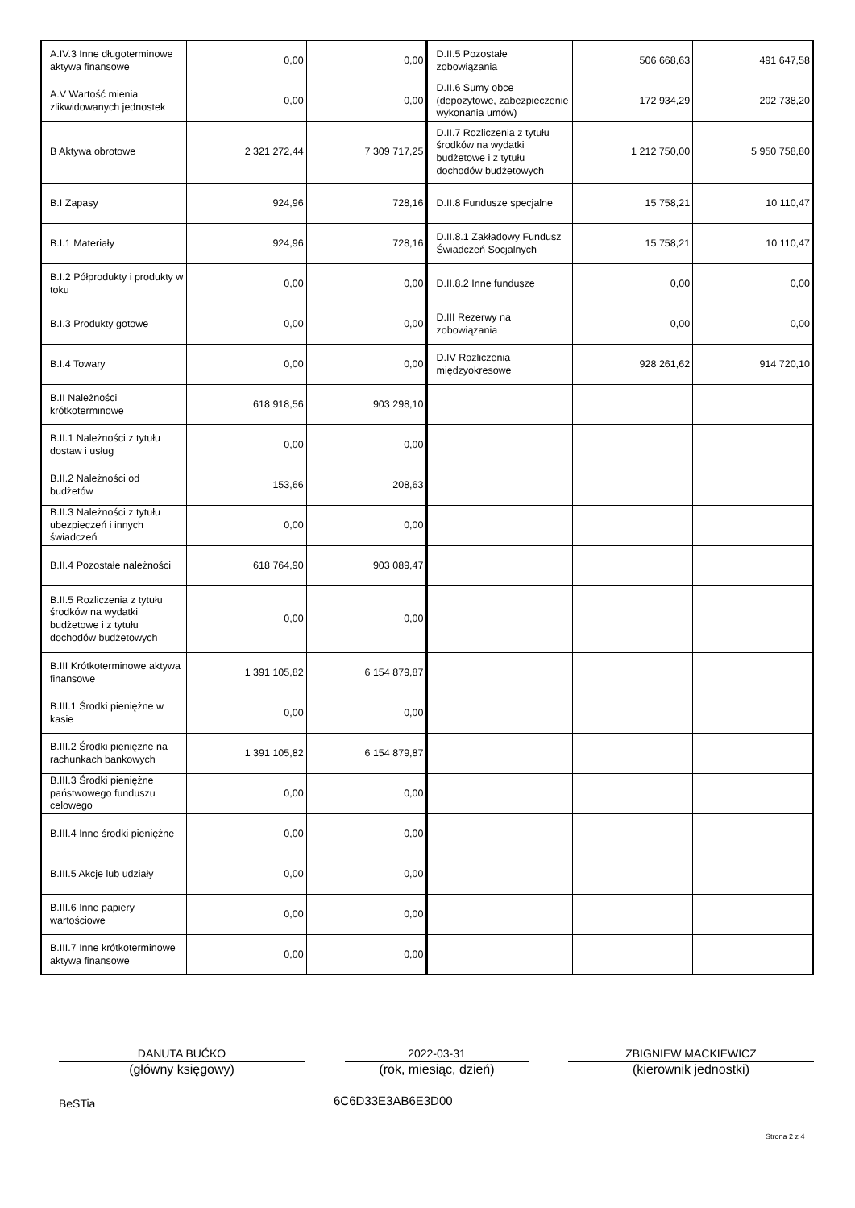| A.IV.3 Inne długoterminowe aktywa finansowe | 0,00 | 0,00 | D.II.5 Pozostałe zobowiązania | 506 668,63 | 491 647,58 |
| A.V Wartość mienia zlikwidowanych jednostek | 0,00 | 0,00 | D.II.6 Sumy obce (depozytowe, zabezpieczenie wykonania umów) | 172 934,29 | 202 738,20 |
| B Aktywa obrotowe | 2 321 272,44 | 7 309 717,25 | D.II.7 Rozliczenia z tytułu środków na wydatki budżetowe i z tytułu dochodów budżetowych | 1 212 750,00 | 5 950 758,80 |
| B.I Zapasy | 924,96 | 728,16 | D.II.8 Fundusze specjalne | 15 758,21 | 10 110,47 |
| B.I.1 Materiały | 924,96 | 728,16 | D.II.8.1 Zakładowy Fundusz Świadczeń Socjalnych | 15 758,21 | 10 110,47 |
| B.I.2 Półprodukty i produkty w toku | 0,00 | 0,00 | D.II.8.2 Inne fundusze | 0,00 | 0,00 |
| B.I.3 Produkty gotowe | 0,00 | 0,00 | D.III Rezerwy na zobowiązania | 0,00 | 0,00 |
| B.I.4 Towary | 0,00 | 0,00 | D.IV Rozliczenia międzyokresowe | 928 261,62 | 914 720,10 |
| B.II Należności krótkoterminowe | 618 918,56 | 903 298,10 | | | |
| B.II.1 Należności z tytułu dostaw i usług | 0,00 | 0,00 | | | |
| B.II.2 Należności od budżetów | 153,66 | 208,63 | | | |
| B.II.3 Należności z tytułu ubezpieczeń i innych świadczeń | 0,00 | 0,00 | | | |
| B.II.4 Pozostałe należności | 618 764,90 | 903 089,47 | | | |
| B.II.5 Rozliczenia z tytułu środków na wydatki budżetowe i z tytułu dochodów budżetowych | 0,00 | 0,00 | | | |
| B.III Krótkoterminowe aktywa finansowe | 1 391 105,82 | 6 154 879,87 | | | |
| B.III.1 Środki pieniężne w kasie | 0,00 | 0,00 | | | |
| B.III.2 Środki pieniężne na rachunkach bankowych | 1 391 105,82 | 6 154 879,87 | | | |
| B.III.3 Środki pieniężne państwowego funduszu celowego | 0,00 | 0,00 | | | |
| B.III.4 Inne środki pieniężne | 0,00 | 0,00 | | | |
| B.III.5 Akcje lub udziały | 0,00 | 0,00 | | | |
| B.III.6 Inne papiery wartościowe | 0,00 | 0,00 | | | |
| B.III.7 Inne krótkoterminowe aktywa finansowe | 0,00 | 0,00 | | | |
DANUTA BUĆKO
(główny księgowy)
2022-03-31
(rok, miesiąc, dzień)
ZBIGNIEW MACKIEWICZ
(kierownik jednostki)
BeSTia 6C6D33E3AB6E3D00
Strona 2 z 4